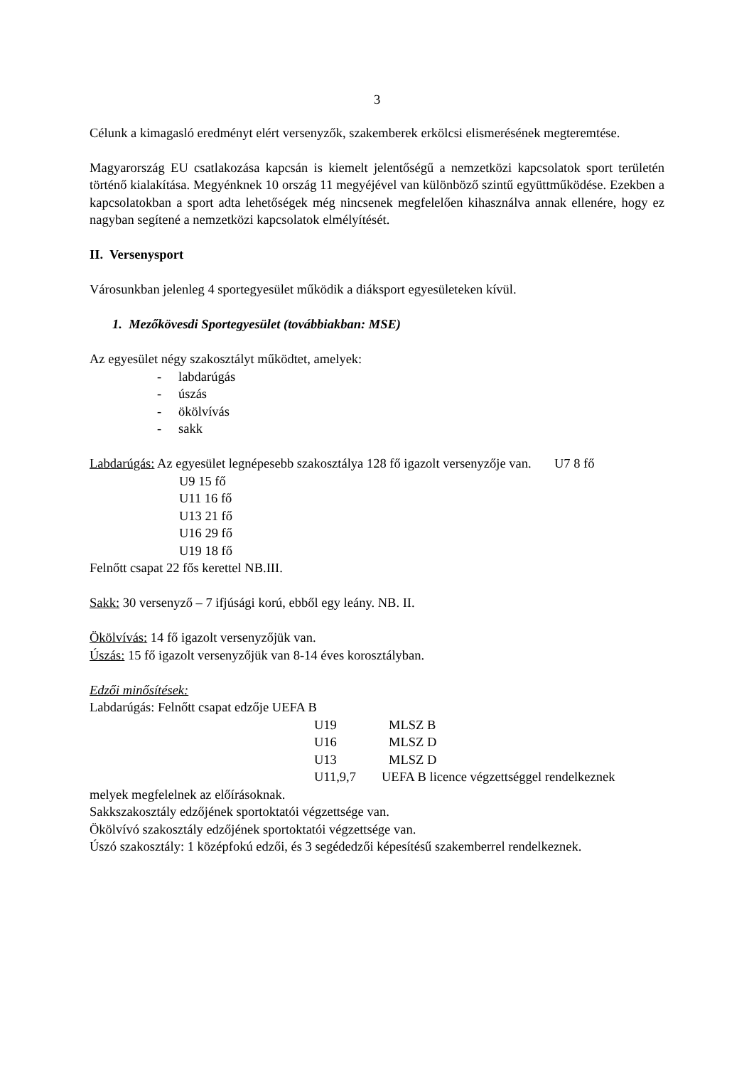3
Célunk a kimagasló eredményt elért versenyzők, szakemberek erkölcsi elismerésének megteremtése.
Magyarország EU csatlakozása kapcsán is kiemelt jelentőségű a nemzetközi kapcsolatok sport területén történő kialakítása. Megyénknek 10 ország 11 megyéjével van különböző szintű együttműködése. Ezekben a kapcsolatokban a sport adta lehetőségek még nincsenek megfelelően kihasználva annak ellenére, hogy ez nagyban segítené a nemzetközi kapcsolatok elmélyítését.
II. Versenysport
Városunkban jelenleg 4 sportegyesület működik a diáksport egyesületeken kívül.
1. Mezőkövesdi Sportegyesület (továbbiakban: MSE)
Az egyesület négy szakosztályt működtet, amelyek:
- labdarúgás
- úszás
- ökölvívás
- sakk
Labdarúgás: Az egyesület legnépesebb szakosztálya 128 fő igazolt versenyzője van. U7 8 fő
U9 15 fő
U11 16 fő
U13 21 fő
U16 29 fő
U19 18 fő
Felnőtt csapat 22 fős kerettel NB.III.
Sakk: 30 versenyző – 7 ifjúsági korú, ebből egy leány. NB. II.
Ökölvívás: 14 fő igazolt versenyzőjük van.
Úszás: 15 fő igazolt versenyzőjük van 8-14 éves korosztályban.
Edzői minősítések:
Labdarúgás: Felnőtt csapat edzője UEFA B
U19 MLSZ B
U16 MLSZ D
U13 MLSZ D
U11,9,7 UEFA B licence végzettséggel rendelkeznek
melyek megfelelnek az előírásoknak.
Sakkszakosztály edzőjének sportoktatói végzettsége van.
Ökölvívó szakosztály edzőjének sportoktatói végzettsége van.
Úszó szakosztály: 1 középfokú edzői, és 3 segédedzői képesítésű szakemberrel rendelkeznek.